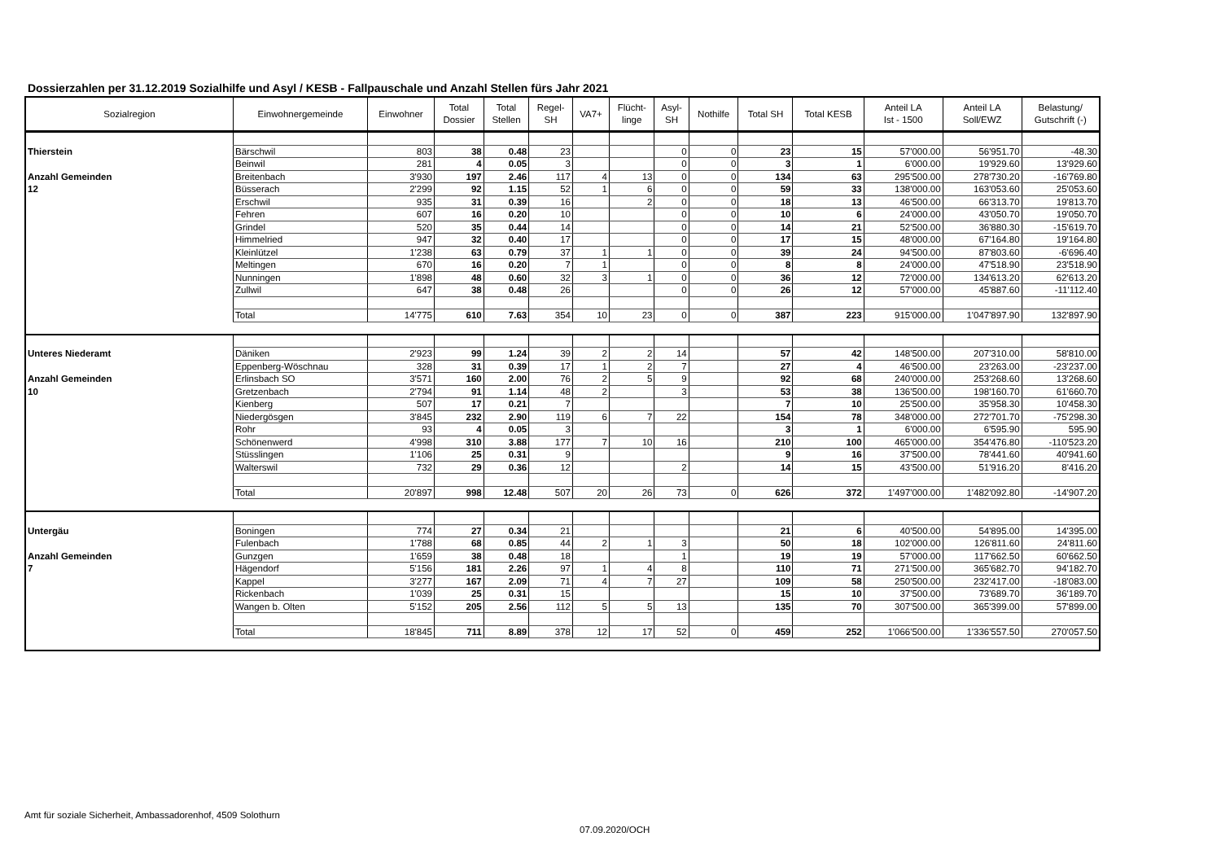Dossierzahlen per 31.12.2019 Sozialhilfe und Asyl / KESB - Fallpauschale und Anzahl Stellen fürs Jahr 2021
| Sozialregion | Einwohnergemeinde | Einwohner | Total Dossier | Total Stellen | Regel- SH | VA7+ | Flücht- linge | Asyl- SH | Nothilfe | Total SH | Total KESB | Anteil LA Ist - 1500 | Anteil LA Soll/EWZ | Belastung/ Gutschrift (-) |
| --- | --- | --- | --- | --- | --- | --- | --- | --- | --- | --- | --- | --- | --- | --- |
| Thierstein | Bärschwil | 803 | 38 | 0.48 | 23 | | | 0 | 0 | 23 | 15 | 57'000.00 | 56'951.70 | -48.30 |
| | Beinwil | 281 | 4 | 0.05 | 3 | | | 0 | 0 | 3 | 1 | 6'000.00 | 19'929.60 | 13'929.60 |
| Anzahl Gemeinden | Breitenbach | 3'930 | 197 | 2.46 | 117 | 4 | 13 | 0 | 0 | 134 | 63 | 295'500.00 | 278'730.20 | -16'769.80 |
| 12 | Büsserach | 2'299 | 92 | 1.15 | 52 | 1 | 6 | 0 | 0 | 59 | 33 | 138'000.00 | 163'053.60 | 25'053.60 |
| | Erschwil | 935 | 31 | 0.39 | 16 | | 2 | 0 | 0 | 18 | 13 | 46'500.00 | 66'313.70 | 19'813.70 |
| | Fehren | 607 | 16 | 0.20 | 10 | | | 0 | 0 | 10 | 6 | 24'000.00 | 43'050.70 | 19'050.70 |
| | Grindel | 520 | 35 | 0.44 | 14 | | | 0 | 0 | 14 | 21 | 52'500.00 | 36'880.30 | -15'619.70 |
| | Himmelried | 947 | 32 | 0.40 | 17 | | | 0 | 0 | 17 | 15 | 48'000.00 | 67'164.80 | 19'164.80 |
| | Kleinlützel | 1'238 | 63 | 0.79 | 37 | 1 | 1 | 0 | 0 | 39 | 24 | 94'500.00 | 87'803.60 | -6'696.40 |
| | Meltingen | 670 | 16 | 0.20 | 7 | 1 | | 0 | 0 | 8 | 8 | 24'000.00 | 47'518.90 | 23'518.90 |
| | Nunningen | 1'898 | 48 | 0.60 | 32 | 3 | 1 | 0 | 0 | 36 | 12 | 72'000.00 | 134'613.20 | 62'613.20 |
| | Zullwil | 647 | 38 | 0.48 | 26 | | | 0 | 0 | 26 | 12 | 57'000.00 | 45'887.60 | -11'112.40 |
| | Total | 14'775 | 610 | 7.63 | 354 | 10 | 23 | 0 | 0 | 387 | 223 | 915'000.00 | 1'047'897.90 | 132'897.90 |
| Unteres Niederamt | Däniken | 2'923 | 99 | 1.24 | 39 | 2 | 2 | 14 | | 57 | 42 | 148'500.00 | 207'310.00 | 58'810.00 |
| | Eppenberg-Wöschnau | 328 | 31 | 0.39 | 17 | 1 | 2 | 7 | | 27 | 4 | 46'500.00 | 23'263.00 | -23'237.00 |
| Anzahl Gemeinden | Erlinsbach SO | 3'571 | 160 | 2.00 | 76 | 2 | 5 | 9 | | 92 | 68 | 240'000.00 | 253'268.60 | 13'268.60 |
| 10 | Gretzenbach | 2'794 | 91 | 1.14 | 48 | 2 | | 3 | | 53 | 38 | 136'500.00 | 198'160.70 | 61'660.70 |
| | Kienberg | 507 | 17 | 0.21 | 7 | | | | | 7 | 10 | 25'500.00 | 35'958.30 | 10'458.30 |
| | Niedergösgen | 3'845 | 232 | 2.90 | 119 | 6 | 7 | 22 | | 154 | 78 | 348'000.00 | 272'701.70 | -75'298.30 |
| | Rohr | 93 | 4 | 0.05 | 3 | | | | | 3 | 1 | 6'000.00 | 6'595.90 | 595.90 |
| | Schönenwerd | 4'998 | 310 | 3.88 | 177 | 7 | 10 | 16 | | 210 | 100 | 465'000.00 | 354'476.80 | -110'523.20 |
| | Stüsslingen | 1'106 | 25 | 0.31 | 9 | | | | | 9 | 16 | 37'500.00 | 78'441.60 | 40'941.60 |
| | Walterswil | 732 | 29 | 0.36 | 12 | | | 2 | | 14 | 15 | 43'500.00 | 51'916.20 | 8'416.20 |
| | Total | 20'897 | 998 | 12.48 | 507 | 20 | 26 | 73 | 0 | 626 | 372 | 1'497'000.00 | 1'482'092.80 | -14'907.20 |
| Untergäu | Boningen | 774 | 27 | 0.34 | 21 | | | | | 21 | 6 | 40'500.00 | 54'895.00 | 14'395.00 |
| | Fulenbach | 1'788 | 68 | 0.85 | 44 | 2 | 1 | 3 | | 50 | 18 | 102'000.00 | 126'811.60 | 24'811.60 |
| Anzahl Gemeinden | Gunzgen | 1'659 | 38 | 0.48 | 18 | | | 1 | | 19 | 19 | 57'000.00 | 117'662.50 | 60'662.50 |
| 7 | Hägendorf | 5'156 | 181 | 2.26 | 97 | 1 | 4 | 8 | | 110 | 71 | 271'500.00 | 365'682.70 | 94'182.70 |
| | Kappel | 3'277 | 167 | 2.09 | 71 | 4 | 7 | 27 | | 109 | 58 | 250'500.00 | 232'417.00 | -18'083.00 |
| | Rickenbach | 1'039 | 25 | 0.31 | 15 | | | | | 15 | 10 | 37'500.00 | 73'689.70 | 36'189.70 |
| | Wangen b. Olten | 5'152 | 205 | 2.56 | 112 | 5 | 5 | 13 | | 135 | 70 | 307'500.00 | 365'399.00 | 57'899.00 |
| | Total | 18'845 | 711 | 8.89 | 378 | 12 | 17 | 52 | 0 | 459 | 252 | 1'066'500.00 | 1'336'557.50 | 270'057.50 |
Amt für soziale Sicherheit, Ambassadorenhof, 4509 Solothurn
07.09.2020/OCH